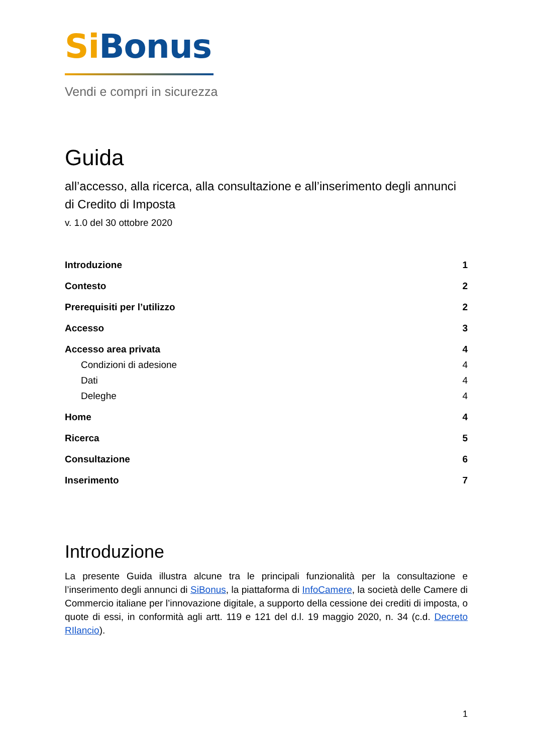Si Bonus
Vendi e compri in sicurezza
Guida
all’accesso, alla ricerca, alla consultazione e all’inserimento degli annunci di Credito di Imposta
v. 1.0 del 30 ottobre 2020
Introduzione 1
Contesto 2
Prerequisiti per l’utilizzo 2
Accesso 3
Accesso area privata 4
Condizioni di adesione 4
Dati 4
Deleghe 4
Home 4
Ricerca 5
Consultazione 6
Inserimento 7
Introduzione
La presente Guida illustra alcune tra le principali funzionalità per la consultazione e l’inserimento degli annunci di SiBonus, la piattaforma di InfoCamere, la società delle Camere di Commercio italiane per l’innovazione digitale, a supporto della cessione dei crediti di imposta, o quote di essi, in conformità agli artt. 119 e 121 del d.l. 19 maggio 2020, n. 34 (c.d. Decreto RIlancio).
1